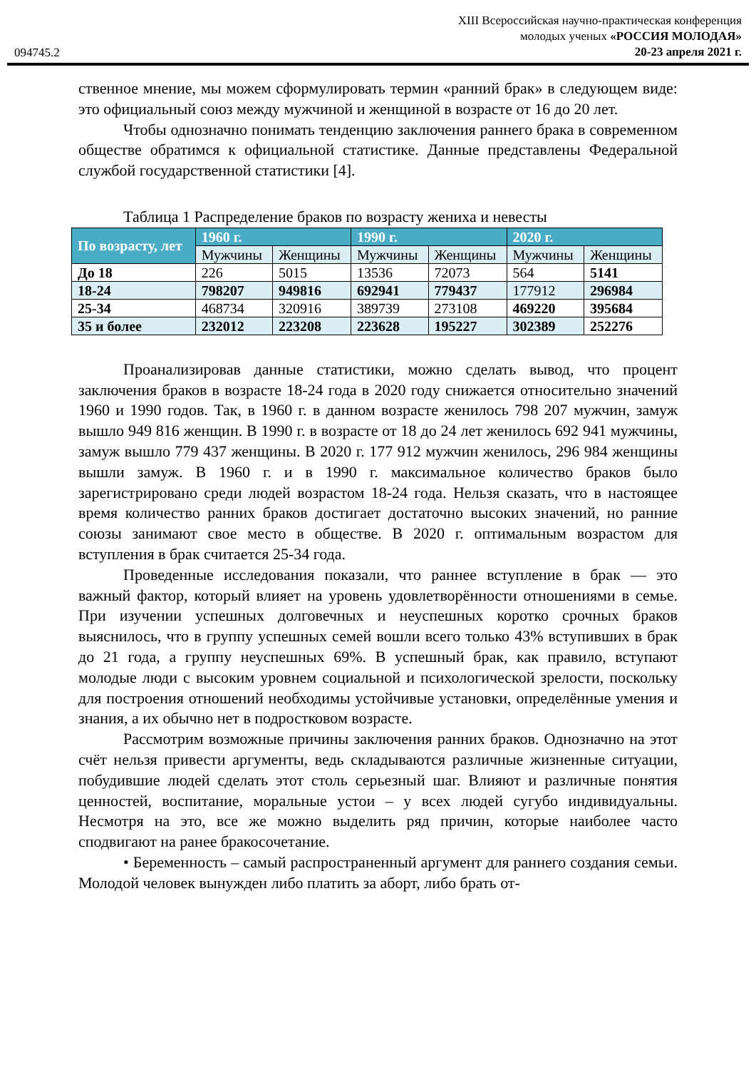094745.2
XIII Всероссийская научно-практическая конференция
молодых ученых «РОССИЯ МОЛОДАЯ»
20-23 апреля 2021 г.
ственное мнение, мы можем сформулировать термин «ранний брак» в следующем виде: это официальный союз между мужчиной и женщиной в возрасте от 16 до 20 лет.
Чтобы однозначно понимать тенденцию заключения раннего брака в современном обществе обратимся к официальной статистике. Данные представлены Федеральной службой государственной статистики [4].
Таблица 1 Распределение браков по возрасту жениха и невесты
| По возрасту, лет | 1960 г. | | 1990 г. | | 2020 г. | |
| --- | --- | --- | --- | --- | --- | --- |
| | Мужчины | Женщины | Мужчины | Женщины | Мужчины | Женщины |
| До 18 | 226 | 5015 | 13536 | 72073 | 564 | 5141 |
| 18-24 | 798207 | 949816 | 692941 | 779437 | 177912 | 296984 |
| 25-34 | 468734 | 320916 | 389739 | 273108 | 469220 | 395684 |
| 35 и более | 232012 | 223208 | 223628 | 195227 | 302389 | 252276 |
Проанализировав данные статистики, можно сделать вывод, что процент заключения браков в возрасте 18-24 года в 2020 году снижается относительно значений 1960 и 1990 годов. Так, в 1960 г. в данном возрасте женилось 798 207 мужчин, замуж вышло 949 816 женщин. В 1990 г. в возрасте от 18 до 24 лет женилось 692 941 мужчины, замуж вышло 779 437 женщины. В 2020 г. 177 912 мужчин женилось, 296 984 женщины вышли замуж. В 1960 г. и в 1990 г. максимальное количество браков было зарегистрировано среди людей возрастом 18-24 года. Нельзя сказать, что в настоящее время количество ранних браков достигает достаточно высоких значений, но ранние союзы занимают свое место в обществе. В 2020 г. оптимальным возрастом для вступления в брак считается 25-34 года.
Проведенные исследования показали, что раннее вступление в брак — это важный фактор, который влияет на уровень удовлетворённости отношениями в семье. При изучении успешных долговечных и неуспешных коротко срочных браков выяснилось, что в группу успешных семей вошли всего только 43% вступивших в брак до 21 года, а группу неуспешных 69%. В успешный брак, как правило, вступают молодые люди с высоким уровнем социальной и психологической зрелости, поскольку для построения отношений необходимы устойчивые установки, определённые умения и знания, а их обычно нет в подростковом возрасте.
Рассмотрим возможные причины заключения ранних браков. Однозначно на этот счёт нельзя привести аргументы, ведь складываются различные жизненные ситуации, побудившие людей сделать этот столь серьезный шаг. Влияют и различные понятия ценностей, воспитание, моральные устои – у всех людей сугубо индивидуальны. Несмотря на это, все же можно выделить ряд причин, которые наиболее часто сподвигают на ранее бракосочетание.
• Беременность – самый распространенный аргумент для раннего создания семьи. Молодой человек вынужден либо платить за аборт, либо брать от-